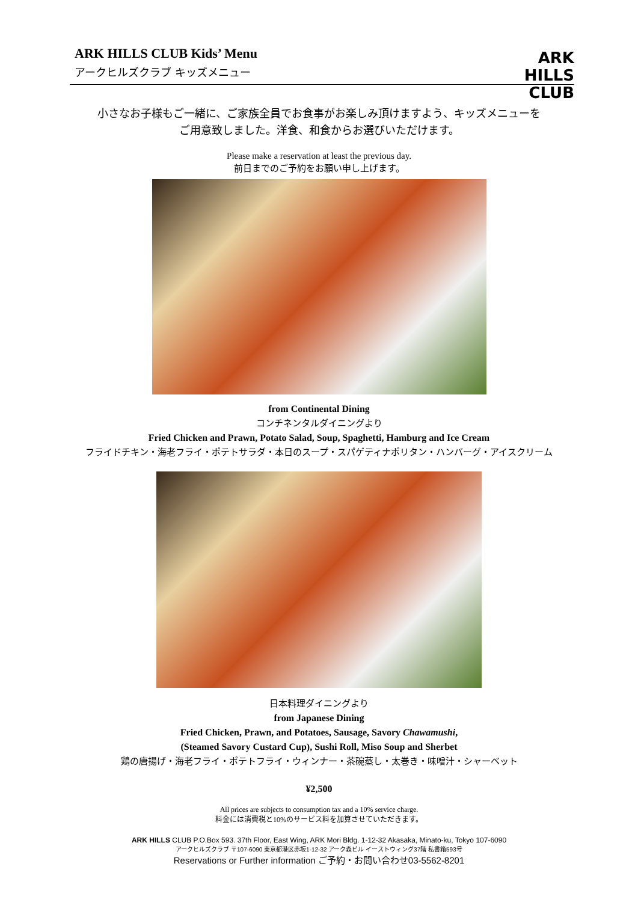ARK HILLS CLUB Kids’ Menu
アークヒルズクラブ キッズメニュー
ARK
HILLS
CLUB
小さなお子様もご一緒に、ご家族全員でお食事がお楽しみ頂けますよう、キッズメニューを
ご用意致しました。洋食、和食からお選びいただけます。
Please make a reservation at least the previous day.
前日までのご予約をお願い申し上げます。
from Continental Dining
コンチネンタルダイニングより
Fried Chicken and Prawn, Potato Salad, Soup, Spaghetti, Hamburg and Ice Cream
フライドチキン・海老フライ・ポテトサラダ・本日のスープ・スパゲティナポリタン・ハンバーグ・アイスクリーム
日本料理ダイニングより
from Japanese Dining
Fried Chicken, Prawn, and Potatoes, Sausage, Savory Chawamushi,
(Steamed Savory Custard Cup), Sushi Roll, Miso Soup and Sherbet
鶏の唐揚げ・海老フライ・ポテトフライ・ウィンナー・茶碗蒸し・太巻き・味噌汁・シャーベット
¥2,500
All prices are subjects to consumption tax and a 10% service charge.
料金には消費税と10%のサービス料を加算させていただきます。
ARK HILLS CLUB P.O.Box 593. 37th Floor, East Wing, ARK Mori Bldg. 1-12-32 Akasaka, Minato-ku, Tokyo 107-6090
アークヒルズクラブ 〒107-6090 東京都港区赤坂1-12-32 アーク森ビル イーストウィング37階 私書箱593号
Reservations or Further information ご予約・お問い合わせ03-5562-8201